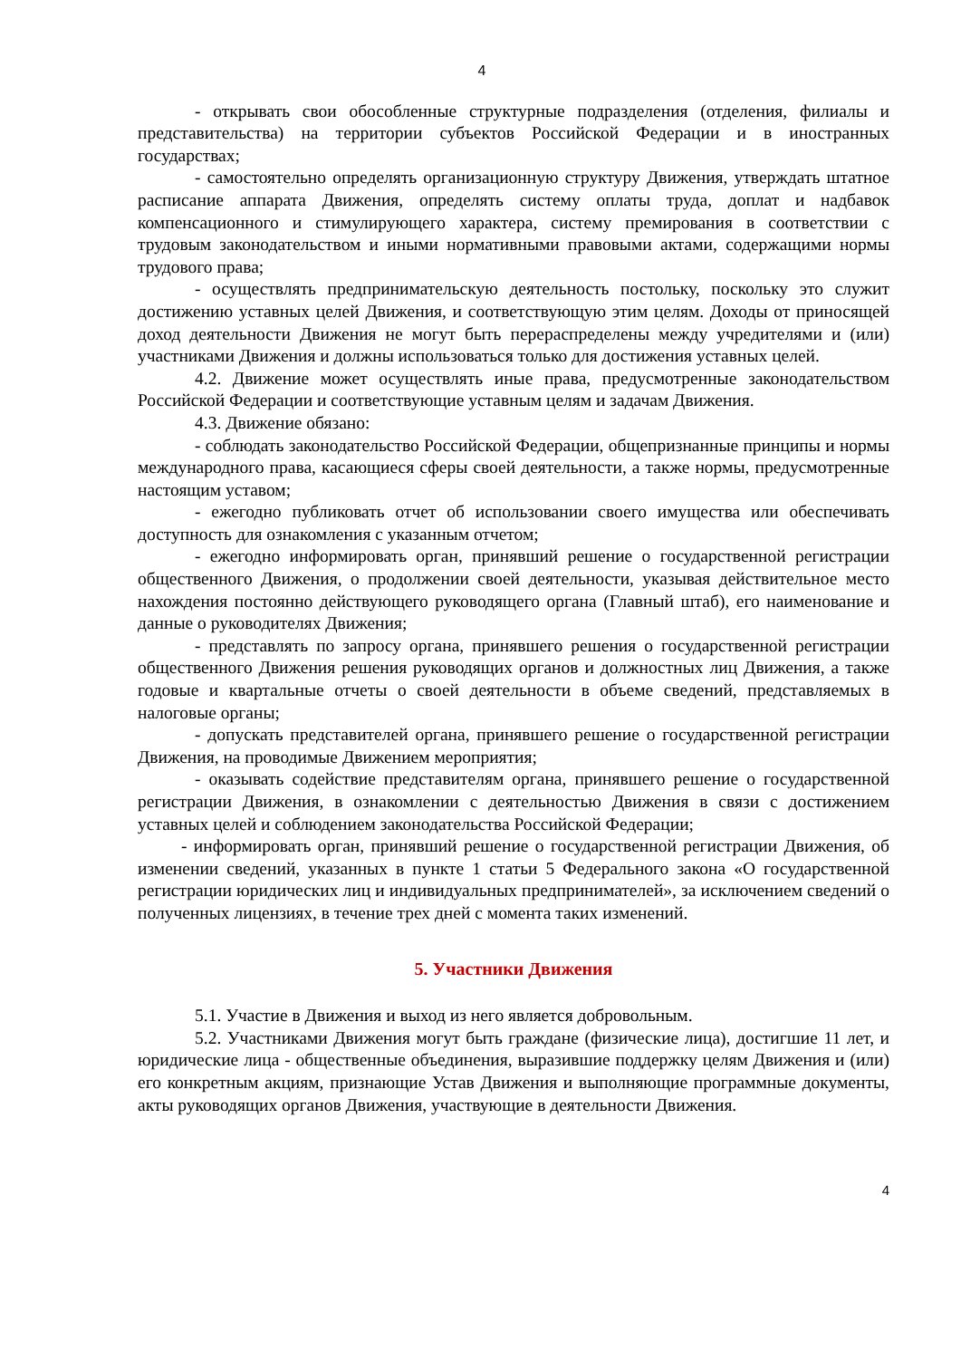4
- открывать свои обособленные структурные подразделения (отделения, филиалы и представительства) на территории субъектов Российской Федерации и в иностранных государствах;
- самостоятельно определять организационную структуру Движения, утверждать штатное расписание аппарата Движения, определять систему оплаты труда, доплат и надбавок компенсационного и стимулирующего характера, систему премирования в соответствии с трудовым законодательством и иными нормативными правовыми актами, содержащими нормы трудового права;
- осуществлять предпринимательскую деятельность постольку, поскольку это служит достижению уставных целей Движения, и соответствующую этим целям. Доходы от приносящей доход деятельности Движения не могут быть перераспределены между учредителями и (или) участниками Движения и должны использоваться только для достижения уставных целей.
4.2. Движение может осуществлять иные права, предусмотренные законодательством Российской Федерации и соответствующие уставным целям и задачам Движения.
4.3. Движение обязано:
- соблюдать законодательство Российской Федерации, общепризнанные принципы и нормы международного права, касающиеся сферы своей деятельности, а также нормы, предусмотренные настоящим уставом;
- ежегодно публиковать отчет об использовании своего имущества или обеспечивать доступность для ознакомления с указанным отчетом;
- ежегодно информировать орган, принявший решение о государственной регистрации общественного Движения, о продолжении своей деятельности, указывая действительное место нахождения постоянно действующего руководящего органа (Главный штаб), его наименование и данные о руководителях Движения;
- представлять по запросу органа, принявшего решения о государственной регистрации общественного Движения решения руководящих органов и должностных лиц Движения, а также годовые и квартальные отчеты о своей деятельности в объеме сведений, представляемых в налоговые органы;
- допускать представителей органа, принявшего решение о государственной регистрации Движения, на проводимые Движением мероприятия;
- оказывать содействие представителям органа, принявшего решение о государственной регистрации Движения, в ознакомлении с деятельностью Движения в связи с достижением уставных целей и соблюдением законодательства Российской Федерации;
- информировать орган, принявший решение о государственной регистрации Движения, об изменении сведений, указанных в пункте 1 статьи 5 Федерального закона «О государственной регистрации юридических лиц и индивидуальных предпринимателей», за исключением сведений о полученных лицензиях, в течение трех дней с момента таких изменений.
5. Участники Движения
5.1. Участие в Движения и выход из него является добровольным.
5.2. Участниками Движения могут быть граждане (физические лица), достигшие 11 лет, и юридические лица - общественные объединения, выразившие поддержку целям Движения и (или) его конкретным акциям, признающие Устав Движения и выполняющие программные документы, акты руководящих органов Движения, участвующие в деятельности Движения.
4